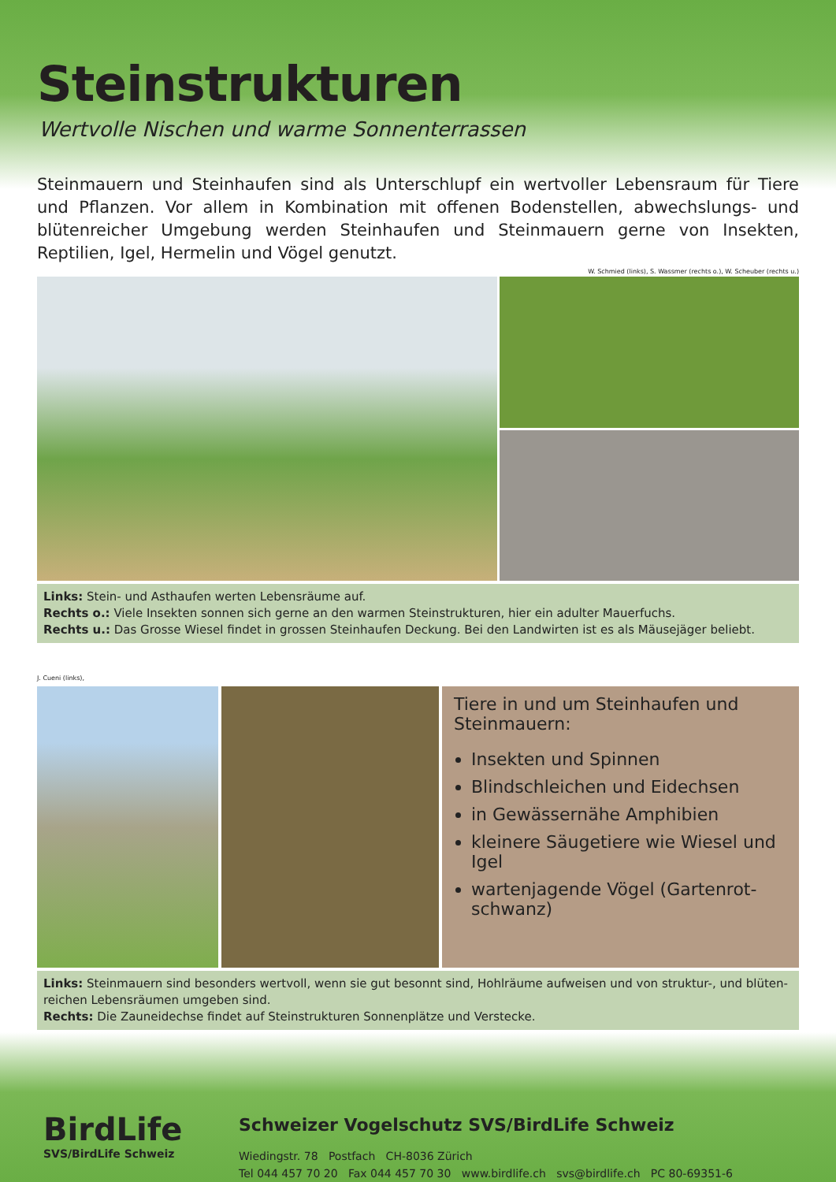Steinstrukturen
Wertvolle Nischen und warme Sonnenterrassen
Steinmauern und Steinhaufen sind als Unterschlupf ein wertvoller Lebensraum für Tiere und Pflanzen. Vor allem in Kombination mit offenen Bodenstellen, abwechslungs- und blütenreicher Umgebung werden Steinhaufen und Steinmauern gerne von Insekten, Reptilien, Igel, Hermelin und Vögel genutzt.
W. Schmied (links), S. Wassmer (rechts o.), W. Scheuber (rechts u.)
Links: Stein- und Asthaufen werten Lebensräume auf.
Rechts o.: Viele Insekten sonnen sich gerne an den warmen Steinstrukturen, hier ein adulter Mauerfuchs.
Rechts u.: Das Grosse Wiesel findet in grossen Steinhaufen Deckung. Bei den Landwirten ist es als Mäusejäger beliebt.
J. Cueni (links),
Tiere in und um Steinhaufen und Steinmauern:
Insekten und Spinnen
Blindschleichen und Eidechsen
in Gewässernähe Amphibien
kleinere Säugetiere wie Wiesel und Igel
wartenjagende Vögel (Gartenrot-schwanz)
Links: Steinmauern sind besonders wertvoll, wenn sie gut besonnt sind, Hohlräume aufweisen und von struktur-, und blüten-reichen Lebensräumen umgeben sind.
Rechts: Die Zauneidechse findet auf Steinstrukturen Sonnenplätze und Verstecke.
BirdLife
SVS/BirdLife Schweiz
Schweizer Vogelschutz SVS/BirdLife Schweiz
Wiedingstr. 78 Postfach CH-8036 Zürich
Tel 044 457 70 20 Fax 044 457 70 30 www.birdlife.ch svs@birdlife.ch PC 80-69351-6